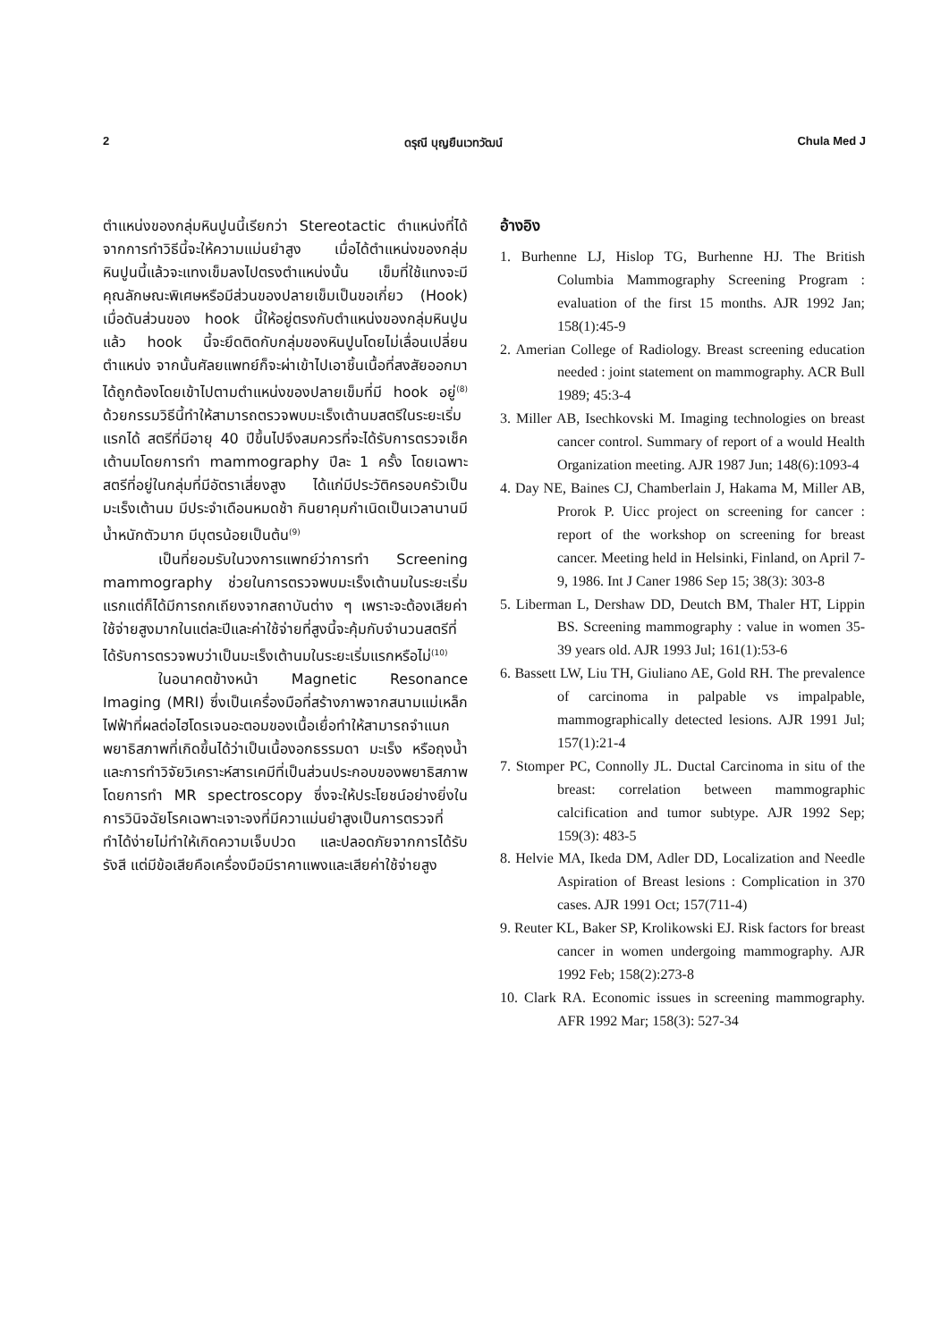2 ดรุณี บุญยืนเวทวัฒน์ Chula Med J
ตำแหน่งของกลุ่มหินปูนนี้เรียกว่า Stereotactic ตำแหน่งที่ได้จากการทำวิธีนี้จะให้ความแม่นยำสูง เมื่อได้ตำแหน่งของกลุ่มหินปูนนี้แล้วจะแทงเข็มลงไปตรงตำแหน่งนั้น เข็มที่ใช้แทงจะมีคุณลักษณะพิเศษหรือมีส่วนของปลายเข็มเป็นขอเกี่ยว (Hook) เมื่อดันส่วนของ hook นี้ให้อยู่ตรงกับตำแหน่งของกลุ่มหินปูนแล้ว hook นี้จะยึดติดกับกลุ่มของหินปูนโดยไม่เลื่อนเปลี่ยนตำแหน่ง จากนั้นศัลยแพทย์ก็จะผ่าเข้าไปเอาชิ้นเนื้อที่สงสัยออกมาได้ถูกต้องโดยเข้าไปตามตำแหน่งของปลายเข็มที่มี hook อยู่<sup>(8)</sup> ด้วยกรรมวิธีนี้ทำให้สามารถตรวจพบมะเร็งเต้านมสตรีในระยะเริ่มแรกได้ สตรีที่มีอายุ 40 ปีขึ้นไปจึงสมควรที่จะได้รับการตรวจเช็คเต้านมโดยการทำ mammography ปีละ 1 ครั้ง โดยเฉพาะสตรีที่อยู่ในกลุ่มที่มีอัตราเสี่ยงสูง ได้แก่มีประวัติครอบครัวเป็นมะเร็งเต้านม มีประจำเดือนหมดช้า กินยาคุมกำเนิดเป็นเวลานานมีน้ำหนักตัวมาก มีบุตรน้อยเป็นต้น<sup>(9)</sup>
เป็นที่ยอมรับในวงการแพทย์ว่าการทำ Screening mammography ช่วยในการตรวจพบมะเร็งเต้านมในระยะเริ่มแรกแต่ก็ได้มีการถกเถียงจากสถาบันต่าง ๆ เพราะจะต้องเสียค่าใช้จ่ายสูงมากในแต่ละปีและค่าใช้จ่ายที่สูงนี้จะคุ้มกับจำนวนสตรีที่ได้รับการตรวจพบว่าเป็นมะเร็งเต้านมในระยะเริ่มแรกหรือไม่<sup>(10)</sup>
ในอนาคตข้างหน้า Magnetic Resonance Imaging (MRI) ซึ่งเป็นเครื่องมือที่สร้างภาพจากสนามแม่เหล็กไฟฟ้าที่ผลต่อไฮโดรเจนอะตอมของเนื้อเยื่อทำให้สามารถจำแนกพยาธิสภาพที่เกิดขึ้นได้ว่าเป็นเนื้องอกธรรมดา มะเร็ง หรือถุงน้ำ และการทำวิจัยวิเคราะห์สารเคมีที่เป็นส่วนประกอบของพยาธิสภาพโดยการทำ MR spectroscopy ซึ่งจะให้ประโยชน์อย่างยิ่งในการวินิจฉัยโรคเฉพาะเจาะจงที่มีควาแม่นยำสูงเป็นการตรวจที่ทำได้ง่ายไม่ทำให้เกิดความเจ็บปวด และปลอดภัยจากการได้รับรังสี แต่มีข้อเสียคือเครื่องมือมีราคาแพงและเสียค่าใช้จ่ายสูง
อ้างอิง
1. Burhenne LJ, Hislop TG, Burhenne HJ. The British Columbia Mammography Screening Program : evaluation of the first 15 months. AJR 1992 Jan; 158(1):45-9
2. Amerian College of Radiology. Breast screening education needed : joint statement on mammography. ACR Bull 1989; 45:3-4
3. Miller AB, Isechkovski M. Imaging technologies on breast cancer control. Summary of report of a would Health Organization meeting. AJR 1987 Jun; 148(6):1093-4
4. Day NE, Baines CJ, Chamberlain J, Hakama M, Miller AB, Prorok P. Uicc project on screening for cancer : report of the workshop on screening for breast cancer. Meeting held in Helsinki, Finland, on April 7-9, 1986. Int J Caner 1986 Sep 15; 38(3): 303-8
5. Liberman L, Dershaw DD, Deutch BM, Thaler HT, Lippin BS. Screening mammography : value in women 35-39 years old. AJR 1993 Jul; 161(1):53-6
6. Bassett LW, Liu TH, Giuliano AE, Gold RH. The prevalence of carcinoma in palpable vs impalpable, mammographically detected lesions. AJR 1991 Jul; 157(1):21-4
7. Stomper PC, Connolly JL. Ductal Carcinoma in situ of the breast: correlation between mammographic calcification and tumor subtype. AJR 1992 Sep; 159(3): 483-5
8. Helvie MA, Ikeda DM, Adler DD, Localization and Needle Aspiration of Breast lesions : Complication in 370 cases. AJR 1991 Oct; 157(711-4)
9. Reuter KL, Baker SP, Krolikowski EJ. Risk factors for breast cancer in women undergoing mammography. AJR 1992 Feb; 158(2):273-8
10. Clark RA. Economic issues in screening mammography. AFR 1992 Mar; 158(3): 527-34